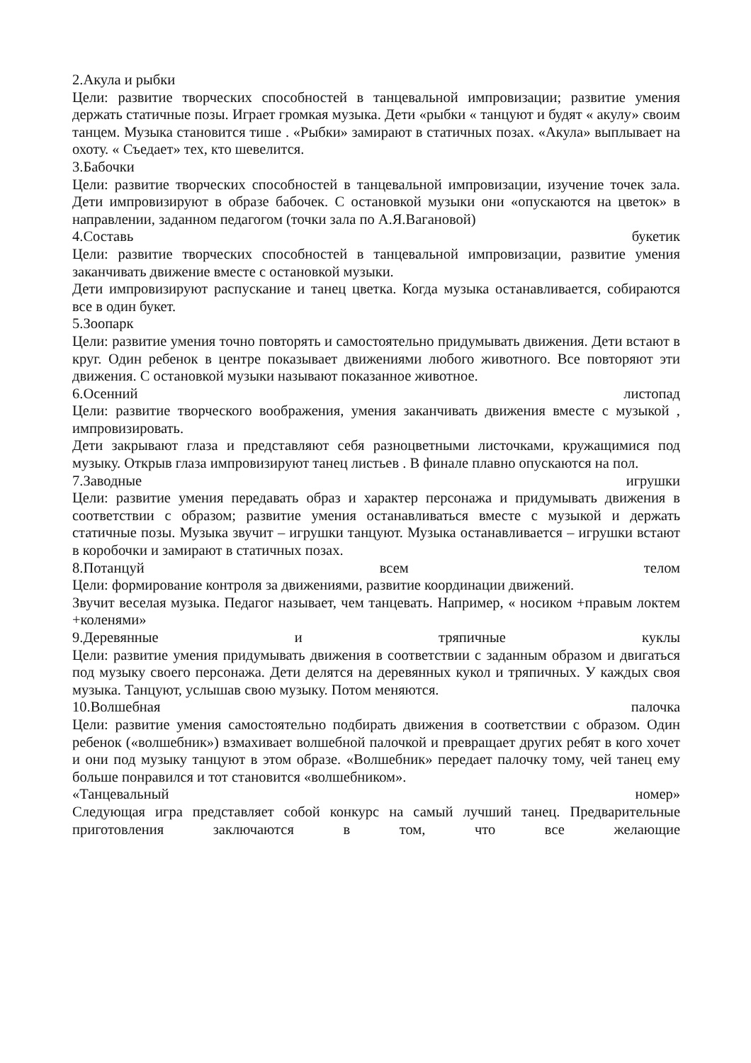2.Акула и рыбки
Цели: развитие творческих способностей в танцевальной импровизации; развитие умения держать статичные позы. Играет громкая музыка. Дети «рыбки « танцуют и будят « акулу» своим танцем. Музыка становится тише . «Рыбки» замирают в статичных позах. «Акула» выплывает на охоту. « Съедает» тех, кто шевелится.
3.Бабочки
Цели: развитие творческих способностей в танцевальной импровизации, изучение точек зала. Дети импровизируют в образе бабочек. С остановкой музыки они «опускаются на цветок» в направлении, заданном педагогом (точки зала по А.Я.Вагановой)
4.Составь букетик
Цели: развитие творческих способностей в танцевальной импровизации, развитие умения заканчивать движение вместе с остановкой музыки.
Дети импровизируют распускание и танец цветка. Когда музыка останавливается, собираются все в один букет.
5.Зоопарк
Цели: развитие умения точно повторять и самостоятельно придумывать движения. Дети встают в круг. Один ребенок в центре показывает движениями любого животного. Все повторяют эти движения. С остановкой музыки называют показанное животное.
6.Осенний листопад
Цели: развитие творческого воображения, умения заканчивать движения вместе с музыкой , импровизировать.
Дети закрывают глаза и представляют себя разноцветными листочками, кружащимися под музыку. Открыв глаза импровизируют танец листьев . В финале плавно опускаются на пол.
7.Заводные игрушки
Цели: развитие умения передавать образ и характер персонажа и придумывать движения в соответствии с образом; развитие умения останавливаться вместе с музыкой и держать статичные позы. Музыка звучит – игрушки танцуют. Музыка останавливается – игрушки встают в коробочки и замирают в статичных позах.
8.Потанцуй всем телом
Цели: формирование контроля за движениями, развитие координации движений.
Звучит веселая музыка. Педагог называет, чем танцевать. Например, « носиком +правым локтем +коленями»
9.Деревянные и тряпичные куклы
Цели: развитие умения придумывать движения в соответствии с заданным образом и двигаться под музыку своего персонажа. Дети делятся на деревянных кукол и тряпичных. У каждых своя музыка. Танцуют, услышав свою музыку. Потом меняются.
10.Волшебная палочка
Цели: развитие умения самостоятельно подбирать движения в соответствии с образом. Один ребенок («волшебник») взмахивает волшебной палочкой и превращает других ребят в кого хочет и они под музыку танцуют в этом образе. «Волшебник» передает палочку тому, чей танец ему больше понравился и тот становится «волшебником».
«Танцевальный номер»
Следующая игра представляет собой конкурс на самый лучший танец. Предварительные приготовления заключаются в том, что все желающие